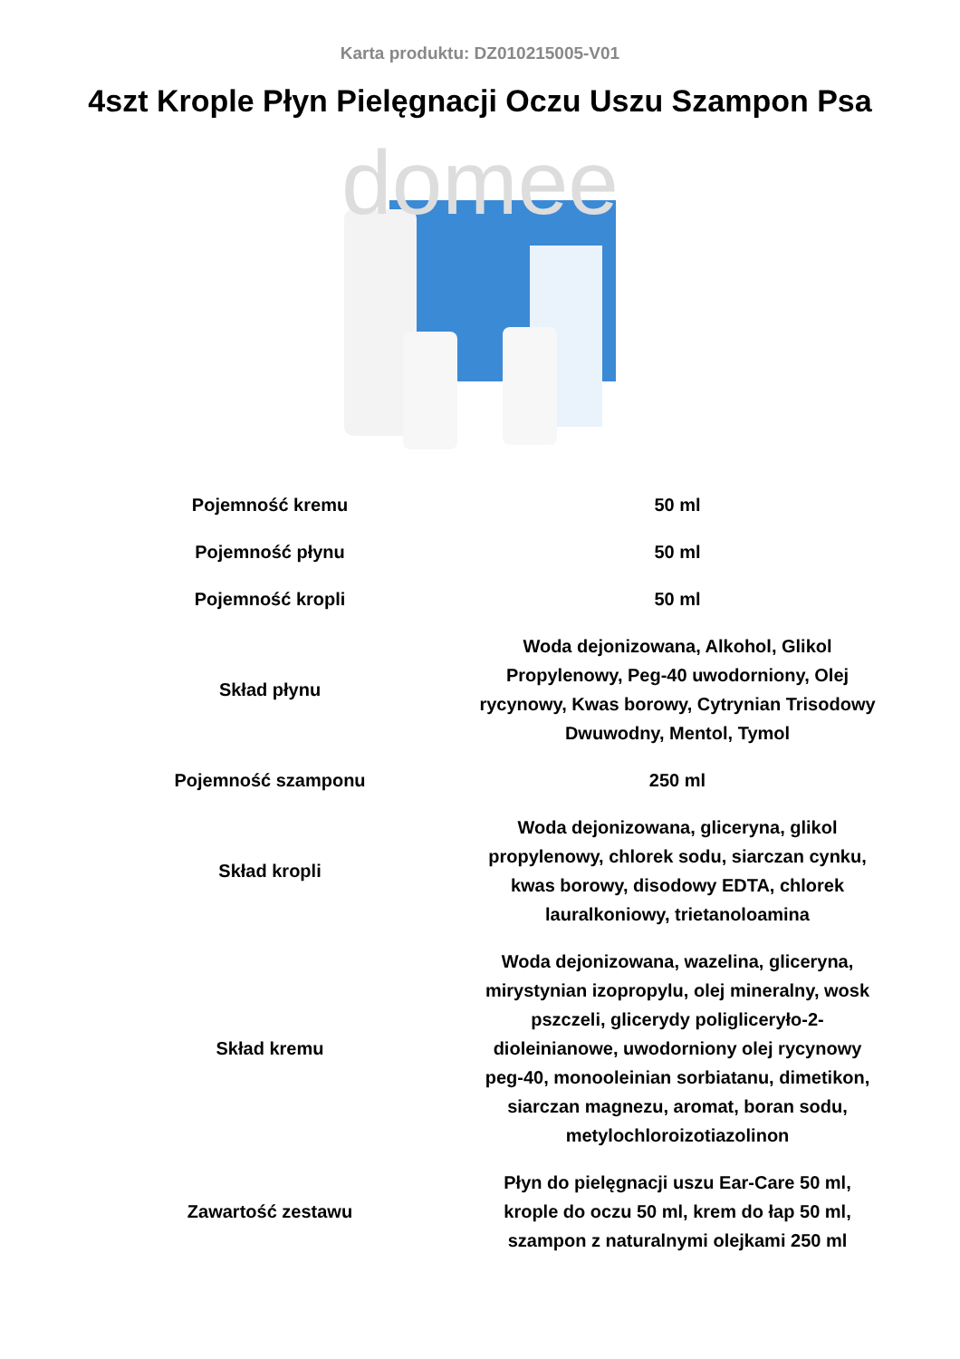Karta produktu: DZ010215005-V01
4szt Krople Płyn Pielęgnacji Oczu Uszu Szampon Psa
domee
| Pojemność kremu | 50 ml |
| Pojemność płynu | 50 ml |
| Pojemność kropli | 50 ml |
| Skład płynu | Woda dejonizowana, Alkohol, Glikol Propylenowy, Peg-40 uwodorniony, Olej rycynowy, Kwas borowy, Cytrynian Trisodowy Dwuwodny, Mentol, Tymol |
| Pojemność szamponu | 250 ml |
| Skład kropli | Woda dejonizowana, gliceryna, glikol propylenowy, chlorek sodu, siarczan cynku, kwas borowy, disodowy EDTA, chlorek lauralkoniowy, trietanoloamina |
| Skład kremu | Woda dejonizowana, wazelina, gliceryna, mirystynian izopropylu, olej mineralny, wosk pszczeli, glicerydy poligliceryło-2-dioleinianowe, uwodorniony olej rycynowy peg-40, monooleinian sorbiatanu, dimetikon, siarczan magnezu, aromat, boran sodu, metylochloroizotiazolinon |
| Zawartość zestawu | Płyn do pielęgnacji uszu Ear-Care 50 ml, krople do oczu 50 ml, krem do łap 50 ml, szampon z naturalnymi olejkami 250 ml |